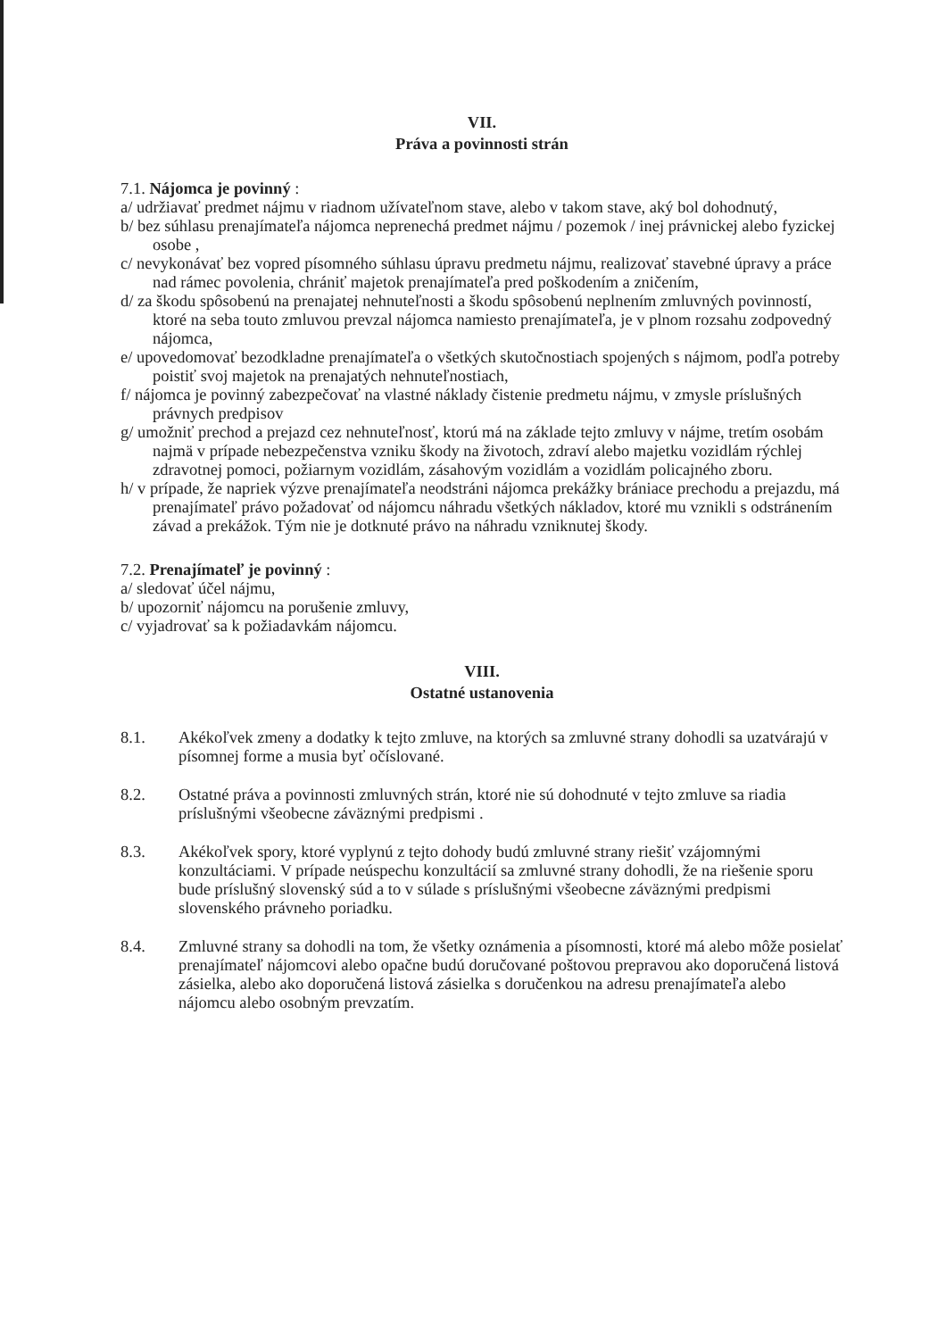VII.
Práva a povinnosti strán
7.1. Nájomca je povinný :
a/ udržiavať predmet nájmu v riadnom užívateľnom stave, alebo v takom stave, aký bol dohodnutý,
b/ bez súhlasu prenajímateľa nájomca neprenechá predmet nájmu / pozemok / inej právnickej alebo fyzickej osobe ,
c/ nevykonávať bez vopred písomného súhlasu úpravu predmetu nájmu, realizovať stavebné úpravy a práce nad rámec povolenia, chrániť majetok prenajímateľa pred poškodením a zničením,
d/ za škodu spôsobenú na prenajatej nehnuteľnosti a škodu spôsobenú neplnením zmluvných povinností, ktoré na seba touto zmluvou prevzal nájomca namiesto prenajímateľa, je v plnom rozsahu zodpovedný nájomca,
e/ upovedomovať bezodkladne prenajímateľa o všetkých skutočnostiach spojených s nájmom, podľa potreby poistiť svoj majetok na prenajatých nehnuteľnostiach,
f/ nájomca je povinný zabezpečovať na vlastné náklady čistenie predmetu nájmu, v zmysle príslušných právnych predpisov
g/ umožniť prechod a prejazd cez nehnuteľnosť, ktorú má na základe tejto zmluvy v nájme, tretím osobám najmä v prípade nebezpečenstva vzniku škody na životoch, zdraví alebo majetku vozidlám rýchlej zdravotnej pomoci, požiarnym vozidlám, zásahovým vozidlám a vozidlám policajného zboru.
h/ v prípade, že napriek výzve prenajímateľa neodstráni nájomca prekážky brániace prechodu a prejazdu, má prenajímateľ právo požadovať od nájomcu náhradu všetkých nákladov, ktoré mu vznikli s odstránením závad a prekážok. Tým nie je dotknuté právo na náhradu vzniknutej škody.
7.2. Prenajímateľ je povinný :
a/ sledovať účel nájmu,
b/ upozorniť nájomcu na porušenie zmluvy,
c/ vyjadrovať sa k požiadavkám nájomcu.
VIII.
Ostatné ustanovenia
8.1. Akékoľvek zmeny a dodatky k tejto zmluve, na ktorých sa zmluvné strany dohodli sa uzatvárajú v písomnej forme a musia byť očíslované.
8.2. Ostatné práva a povinnosti zmluvných strán, ktoré nie sú dohodnuté v tejto zmluve sa riadia príslušnými všeobecne záväznými predpismi .
8.3. Akékoľvek spory, ktoré vyplynú z tejto dohody budú zmluvné strany riešiť vzájomnými konzultáciami. V prípade neúspechu konzultácií sa zmluvné strany dohodli, že na riešenie sporu bude príslušný slovenský súd a to v súlade s príslušnými všeobecne záväznými predpismi slovenského právneho poriadku.
8.4. Zmluvné strany sa dohodli na tom, že všetky oznámenia a písomnosti, ktoré má alebo môže posielať prenajímateľ nájomcovi alebo opačne budú doručované poštovou prepravou ako doporučená listová zásielka, alebo ako doporučená listová zásielka s doručenkou na adresu prenajímateľa alebo nájomcu alebo osobným prevzatím.